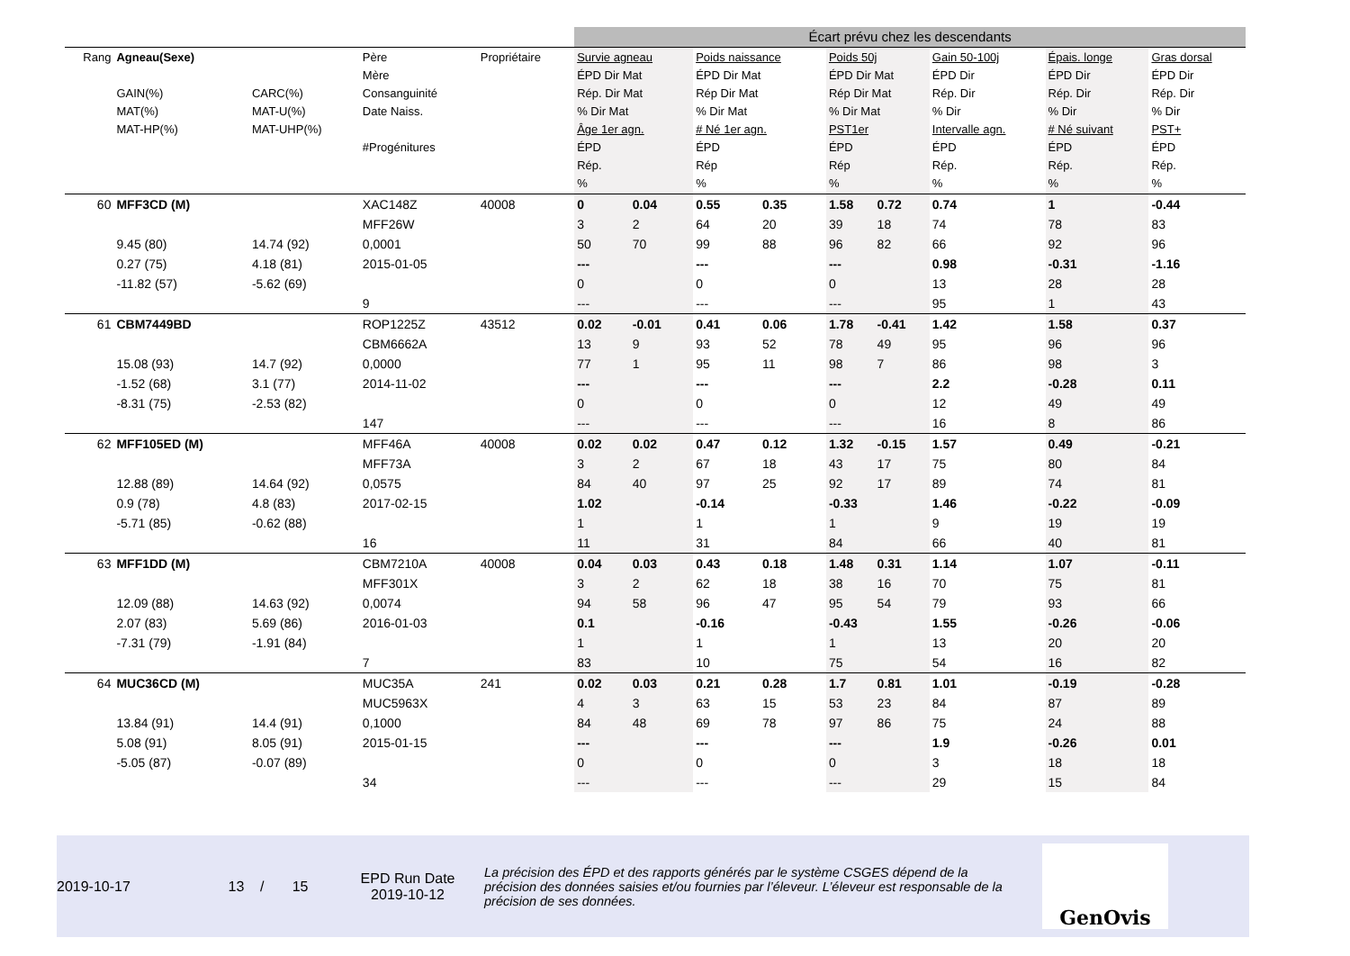| | | | | | Écart prévu chez les descendants | | | | | | | | |
| Rang | Agneau(Sexe) GAIN(%) MAT(%) MAT-HP(%) | CARC(%) MAT-U(%) MAT-UHP(%) | Père Mère Consanguinité Date Naiss. #Progénitures | Propriétaire | Survie agneau ÉPD Dir Mat Rép. Dir Mat % Dir Mat Âge 1er agn. ÉPD Rép. % | | Poids naissance ÉPD Dir Mat Rép Dir Mat % Dir Mat # Né 1er agn. ÉPD Rép % | | Poids 50j ÉPD Dir Mat Rép Dir Mat % Dir Mat PST1er ÉPD Rép % | | Gain 50-100j ÉPD Dir Rép. Dir % Dir Intervalle agn. ÉPD Rép. % | Épais. longe ÉPD Dir Rép. Dir % Dir # Né suivant ÉPD Rép. % | Gras dorsal ÉPD Dir Rép. Dir % Dir PST+ ÉPD Rép. % |
| 60 | MFF3CD (M) | | XAC148Z | 40008 | 0 | 0.04 | 0.55 | 0.35 | 1.58 | 0.72 | 0.74 | 1 | -0.44 |
| | | | MFF26W | | 3 | 2 | 64 | 20 | 39 | 18 | 74 | 78 | 83 |
| | 9.45 (80) | 14.74 (92) | 0,0001 | | 50 | 70 | 99 | 88 | 96 | 82 | 66 | 92 | 96 |
| | 0.27 (75) | 4.18 (81) | 2015-01-05 | | --- | | --- | | --- | | 0.98 | -0.31 | -1.16 |
| | -11.82 (57) | -5.62 (69) | | | 0 | | 0 | | 0 | | 13 | 28 | 28 |
| | | | 9 | | --- | | --- | | --- | | 95 | 1 | 43 |
| 61 | CBM7449BD | | ROP1225Z | 43512 | 0.02 | -0.01 | 0.41 | 0.06 | 1.78 | -0.41 | 1.42 | 1.58 | 0.37 |
| | | | CBM6662A | | 13 | 9 | 93 | 52 | 78 | 49 | 95 | 96 | 96 |
| | 15.08 (93) | 14.7 (92) | 0,0000 | | 77 | 1 | 95 | 11 | 98 | 7 | 86 | 98 | 3 |
| | -1.52 (68) | 3.1 (77) | 2014-11-02 | | --- | | --- | | --- | | 2.2 | -0.28 | 0.11 |
| | -8.31 (75) | -2.53 (82) | | | 0 | | 0 | | 0 | | 12 | 49 | 49 |
| | | | 147 | | --- | | --- | | --- | | 16 | 8 | 86 |
| 62 | MFF105ED (M) | | MFF46A | 40008 | 0.02 | 0.02 | 0.47 | 0.12 | 1.32 | -0.15 | 1.57 | 0.49 | -0.21 |
| | | | MFF73A | | 3 | 2 | 67 | 18 | 43 | 17 | 75 | 80 | 84 |
| | 12.88 (89) | 14.64 (92) | 0,0575 | | 84 | 40 | 97 | 25 | 92 | 17 | 89 | 74 | 81 |
| | 0.9 (78) | 4.8 (83) | 2017-02-15 | | 1.02 | | -0.14 | | -0.33 | | 1.46 | -0.22 | -0.09 |
| | -5.71 (85) | -0.62 (88) | | | 1 | | 1 | | 1 | | 9 | 19 | 19 |
| | | | 16 | | 11 | | 31 | | 84 | | 66 | 40 | 81 |
| 63 | MFF1DD (M) | | CBM7210A | 40008 | 0.04 | 0.03 | 0.43 | 0.18 | 1.48 | 0.31 | 1.14 | 1.07 | -0.11 |
| | | | MFF301X | | 3 | 2 | 62 | 18 | 38 | 16 | 70 | 75 | 81 |
| | 12.09 (88) | 14.63 (92) | 0,0074 | | 94 | 58 | 96 | 47 | 95 | 54 | 79 | 93 | 66 |
| | 2.07 (83) | 5.69 (86) | 2016-01-03 | | 0.1 | | -0.16 | | -0.43 | | 1.55 | -0.26 | -0.06 |
| | -7.31 (79) | -1.91 (84) | | | 1 | | 1 | | 1 | | 13 | 20 | 20 |
| | | | 7 | | 83 | | 10 | | 75 | | 54 | 16 | 82 |
| 64 | MUC36CD (M) | | MUC35A | 241 | 0.02 | 0.03 | 0.21 | 0.28 | 1.7 | 0.81 | 1.01 | -0.19 | -0.28 |
| | | | MUC5963X | | 4 | 3 | 63 | 15 | 53 | 23 | 84 | 87 | 89 |
| | 13.84 (91) | 14.4 (91) | 0,1000 | | 84 | 48 | 69 | 78 | 97 | 86 | 75 | 24 | 88 |
| | 5.08 (91) | 8.05 (91) | 2015-01-15 | | --- | | --- | | --- | | 1.9 | -0.26 | 0.01 |
| | -5.05 (87) | -0.07 (89) | | | 0 | | 0 | | 0 | | 3 | 18 | 18 |
| | | | 34 | | --- | | --- | | --- | | 29 | 15 | 84 |
2019-10-17 13 / 15
EPD Run Date
2019-10-12
La précision des ÉPD et des rapports générés par le système CSGES dépend de la précision des données saisies et/ou fournies par l’éleveur. L’éleveur est responsable de la précision de ses données.
GenOvis